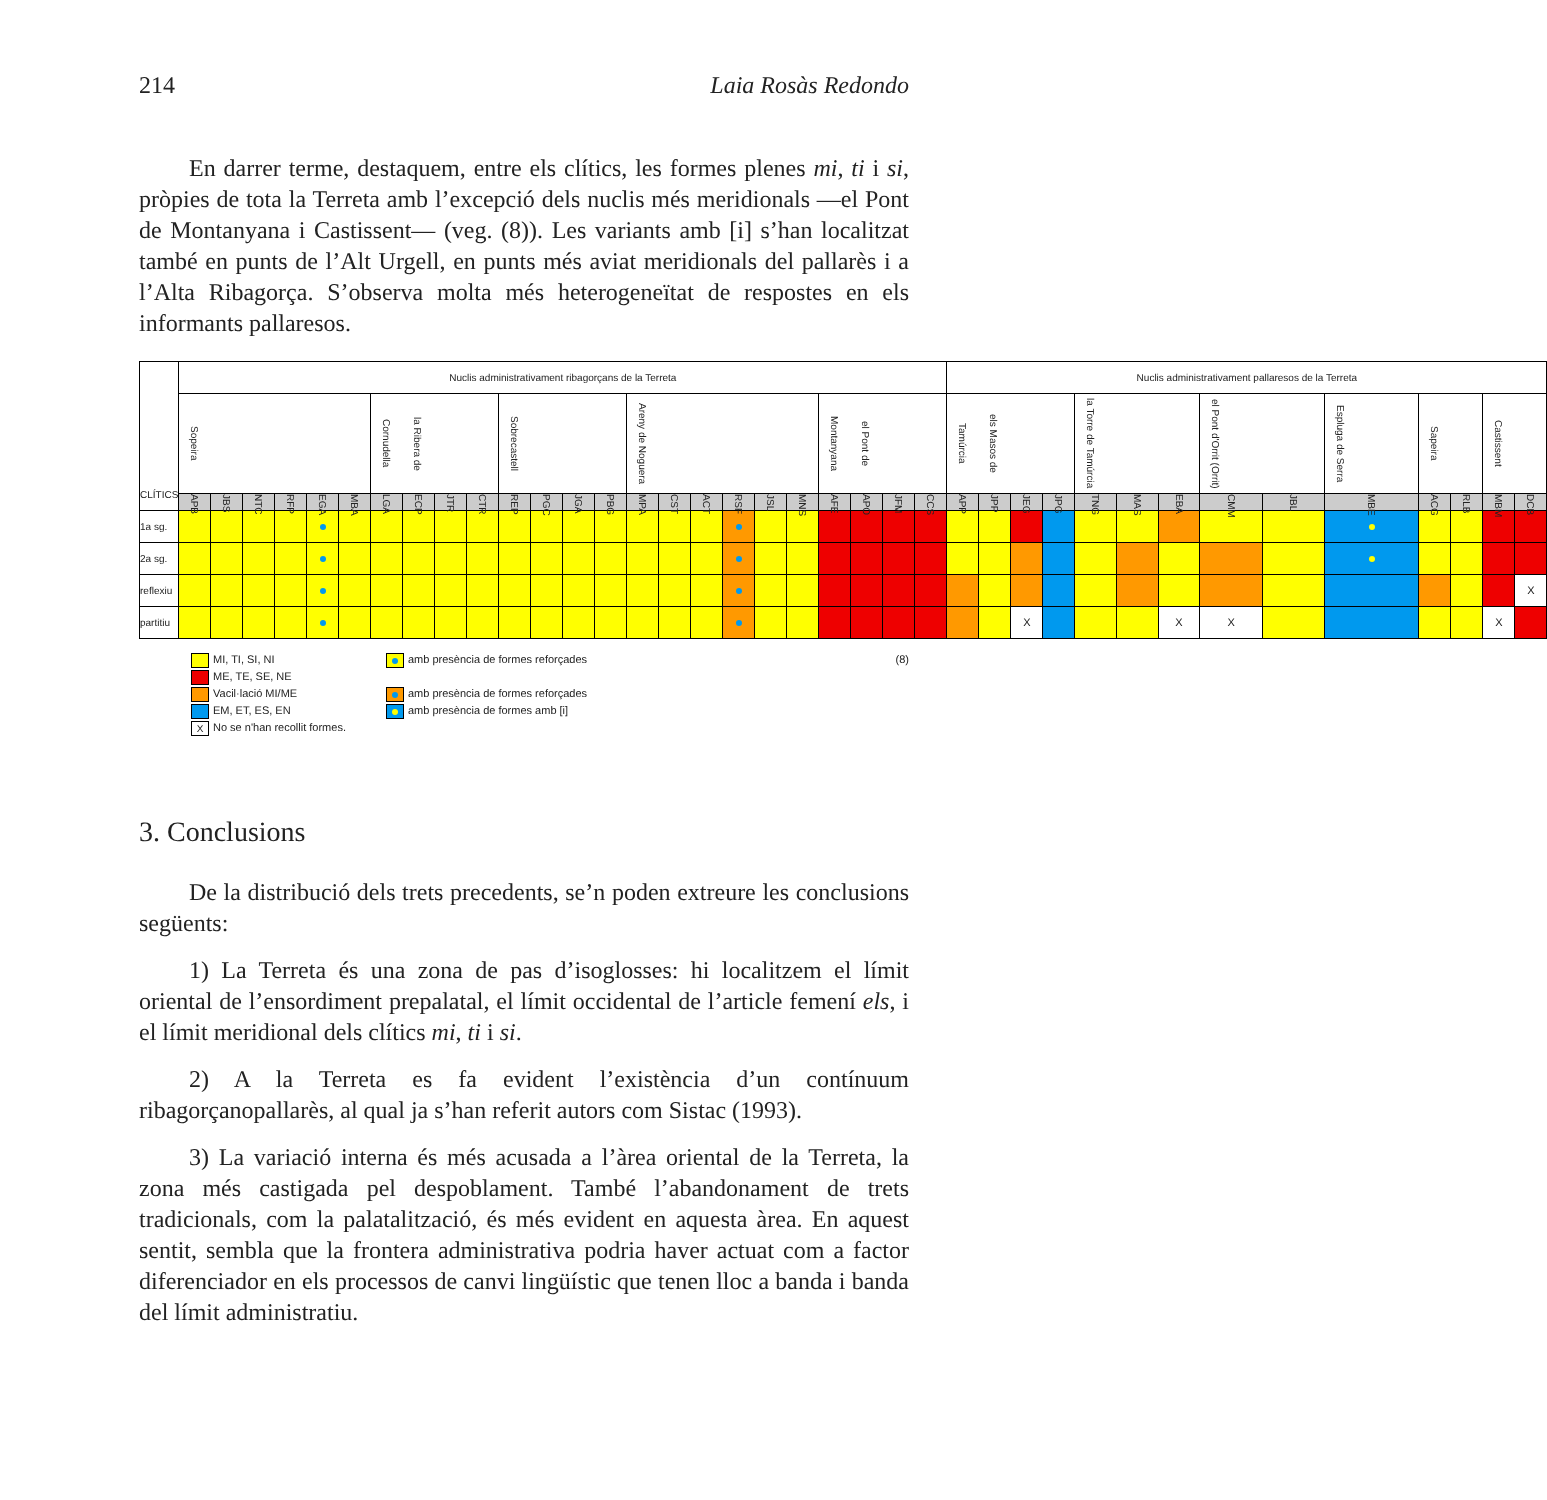214 Laia Rosàs Redondo
En darrer terme, destaquem, entre els clítics, les formes plenes mi, ti i si, pròpies de tota la Terreta amb l’excepció dels nuclis més meridionals —el Pont de Montanyana i Castissent— (veg. (8)). Les variants amb [i] s’han localitzat també en punts de l’Alt Urgell, en punts més aviat meridionals del pallarès i a l’Alta Ribagorça. S’observa molta més heterogeneïtat de respostes en els informants pallaresos.
| CLÍTICS | Nuclis administrativament ribagorçans de la Terreta | | | | | | | | | | | | | | | | | | | | | | | | Nuclis administrativament pallaresos de la Terreta | | | | | | | | | | | | | |
| --- | --- | --- | --- | --- | --- | --- | --- | --- | --- | --- | --- | --- | --- | --- | --- | --- | --- | --- | --- | --- | --- | --- | --- | --- | --- | --- | --- | --- | --- | --- | --- | --- | --- | --- | --- | --- | --- | --- |
| | Sopeira | | | | | | la Ribera de Cornudella | | | | Sobrecastell | | | | Areny de Noguera | | | | | | el Pont de Montanyana | | | | els Masos de Tamúrcia | | | | la Torre de Tamúrcia | | | el Pont d'Orrit (Orrit) | | Espluga de Serra | Sapeira | | Castissent | |
| | APB | JBS | NTC | RFP | EGA | MBA | LGA | ECP | JTR | CTR | REP | PGC | JGA | PBG | MPA | CST | ACT | RSF | JSL | MNS | AFE | APO | JFM | CCS | APP | JPP | JEG | JPG | TNG | MAS | EBA | CMM | JBL | MBE | ACG | RLB | MBM | DCB |
| 1a sg. | | | | | | | | | | | | | | | | | | | | | | | | | | | | | | | | | | | | | | |
| 2a sg. | | | | | | | | | | | | | | | | | | | | | | | | | | | | | | | | | | | | | | |
| reflexiu | | | | | | | | | | | | | | | | | | | | | | | | | | | | | | | | | | | | | | X |
| partitiu | | | | | | | | | | | | | | | | | | | | | | | | | | | X | | | | X | X | | | | | X | |
MI, TI, SI, NI
ME, TE, SE, NE
Vacil·lació MI/ME
EM, ET, ES, EN
X No se n'han recollit formes.
amb presència de formes reforçades
amb presència de formes reforçades
amb presència de formes amb [i]
(8)
3. Conclusions
De la distribució dels trets precedents, se’n poden extreure les conclusions següents:
1) La Terreta és una zona de pas d’isoglosses: hi localitzem el límit oriental de l’ensordiment prepalatal, el límit occidental de l’article femení els, i el límit meridional dels clítics mi, ti i si.
2) A la Terreta es fa evident l’existència d’un contínuum ribagorçanopallarès, al qual ja s’han referit autors com Sistac (1993).
3) La variació interna és més acusada a l’àrea oriental de la Terreta, la zona més castigada pel despoblament. També l’abandonament de trets tradicionals, com la palatalització, és més evident en aquesta àrea. En aquest sentit, sembla que la frontera administrativa podria haver actuat com a factor diferenciador en els processos de canvi lingüístic que tenen lloc a banda i banda del límit administratiu.